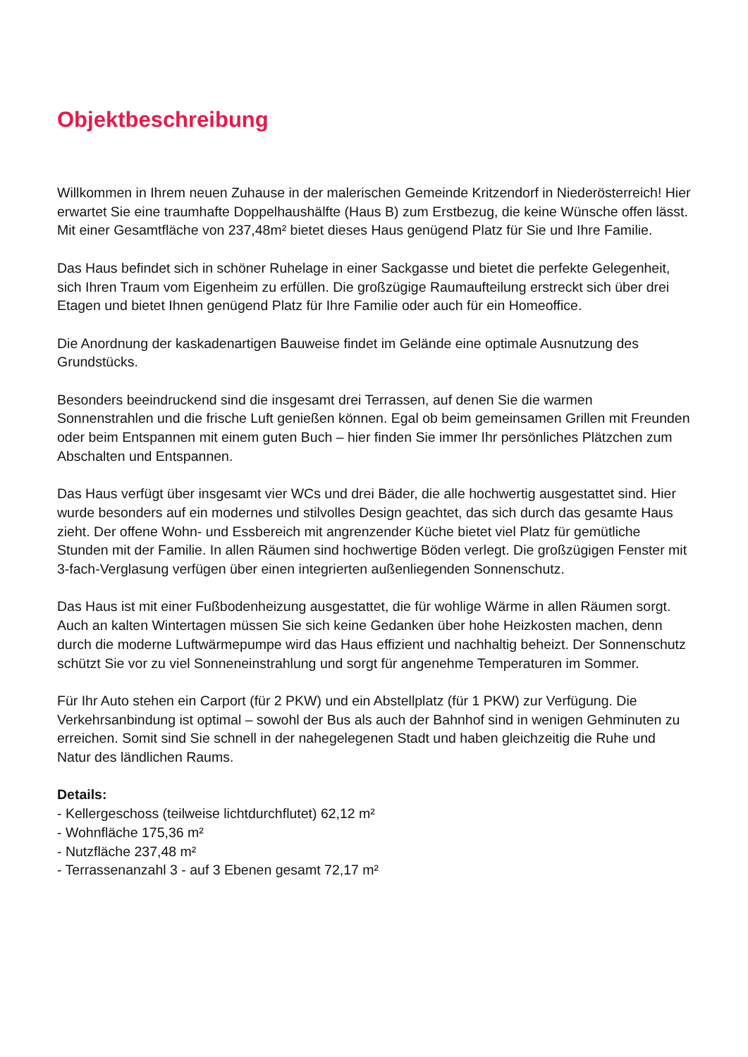Objektbeschreibung
Willkommen in Ihrem neuen Zuhause in der malerischen Gemeinde Kritzendorf in Niederösterreich! Hier erwartet Sie eine traumhafte Doppelhaushälfte (Haus B) zum Erstbezug, die keine Wünsche offen lässt. Mit einer Gesamtfläche von 237,48m² bietet dieses Haus genügend Platz für Sie und Ihre Familie.
Das Haus befindet sich in schöner Ruhelage in einer Sackgasse und bietet die perfekte Gelegenheit, sich Ihren Traum vom Eigenheim zu erfüllen. Die großzügige Raumaufteilung erstreckt sich über drei Etagen und bietet Ihnen genügend Platz für Ihre Familie oder auch für ein Homeoffice.
Die Anordnung der kaskadenartigen Bauweise findet im Gelände eine optimale Ausnutzung des Grundstücks.
Besonders beeindruckend sind die insgesamt drei Terrassen, auf denen Sie die warmen Sonnenstrahlen und die frische Luft genießen können. Egal ob beim gemeinsamen Grillen mit Freunden oder beim Entspannen mit einem guten Buch – hier finden Sie immer Ihr persönliches Plätzchen zum Abschalten und Entspannen.
Das Haus verfügt über insgesamt vier WCs und drei Bäder, die alle hochwertig ausgestattet sind. Hier wurde besonders auf ein modernes und stilvolles Design geachtet, das sich durch das gesamte Haus zieht. Der offene Wohn- und Essbereich mit angrenzender Küche bietet viel Platz für gemütliche Stunden mit der Familie. In allen Räumen sind hochwertige Böden verlegt. Die großzügigen Fenster mit 3-fach-Verglasung verfügen über einen integrierten außenliegenden Sonnenschutz.
Das Haus ist mit einer Fußbodenheizung ausgestattet, die für wohlige Wärme in allen Räumen sorgt. Auch an kalten Wintertagen müssen Sie sich keine Gedanken über hohe Heizkosten machen, denn durch die moderne Luftwärmepumpe wird das Haus effizient und nachhaltig beheizt. Der Sonnenschutz schützt Sie vor zu viel Sonneneinstrahlung und sorgt für angenehme Temperaturen im Sommer.
Für Ihr Auto stehen ein Carport (für 2 PKW) und ein Abstellplatz (für 1 PKW) zur Verfügung. Die Verkehrsanbindung ist optimal – sowohl der Bus als auch der Bahnhof sind in wenigen Gehminuten zu erreichen. Somit sind Sie schnell in der nahegelegenen Stadt und haben gleichzeitig die Ruhe und Natur des ländlichen Raums.
Details:
- Kellergeschoss (teilweise lichtdurchflutet) 62,12 m²
- Wohnfläche 175,36 m²
- Nutzfläche 237,48 m²
- Terrassenanzahl 3 - auf 3 Ebenen gesamt 72,17 m²